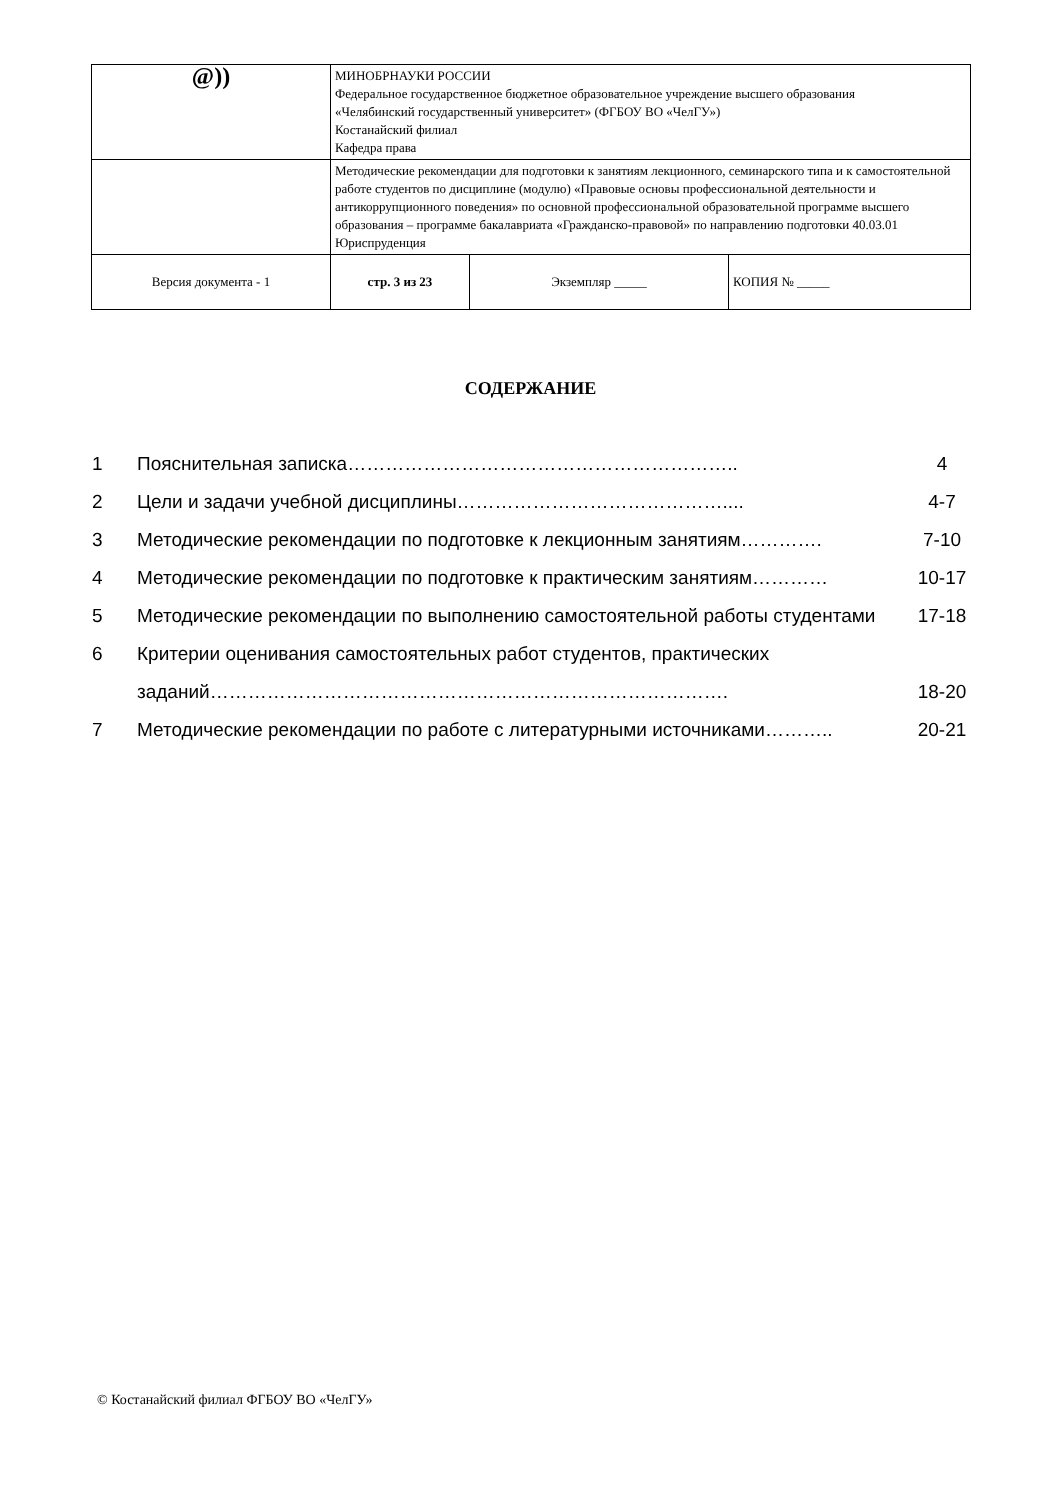| @)) | МИНОБРНАУКИ РОССИИ Федеральное государственное бюджетное образовательное учреждение высшего образования «Челябинский государственный университет» (ФГБОУ ВО «ЧелГУ») Костанайский филиал Кафедра права | | |
| | Методические рекомендации для подготовки к занятиям лекционного, семинарского типа и к самостоятельной работе студентов по дисциплине (модулю) «Правовые основы профессиональной деятельности и антикоррупционного поведения» по основной профессиональной образовательной программе высшего образования – программе бакалавриата «Гражданско-правовой» по направлению подготовки 40.03.01 Юриспруденция | | |
| Версия документа - 1 | стр. 3 из 23 | Экземпляр _____ | КОПИЯ № _____ |
СОДЕРЖАНИЕ
| 1 | Пояснительная записка…………………………………………………….. | 4 |
| 2 | Цели и задачи учебной дисциплины…………………………………….... | 4-7 |
| 3 | Методические рекомендации по подготовке к лекционным занятиям…………. | 7-10 |
| 4 | Методические рекомендации по подготовке к практическим занятиям………… | 10-17 |
| 5 | Методические рекомендации по выполнению самостоятельной работы студентами | 17-18 |
| 6 | Критерии оценивания самостоятельных работ студентов, практических заданий………………………………………………………………………. | 18-20 |
| 7 | Методические рекомендации по работе с литературными источниками……….. | 20-21 |
© Костанайский филиал ФГБОУ ВО «ЧелГУ»